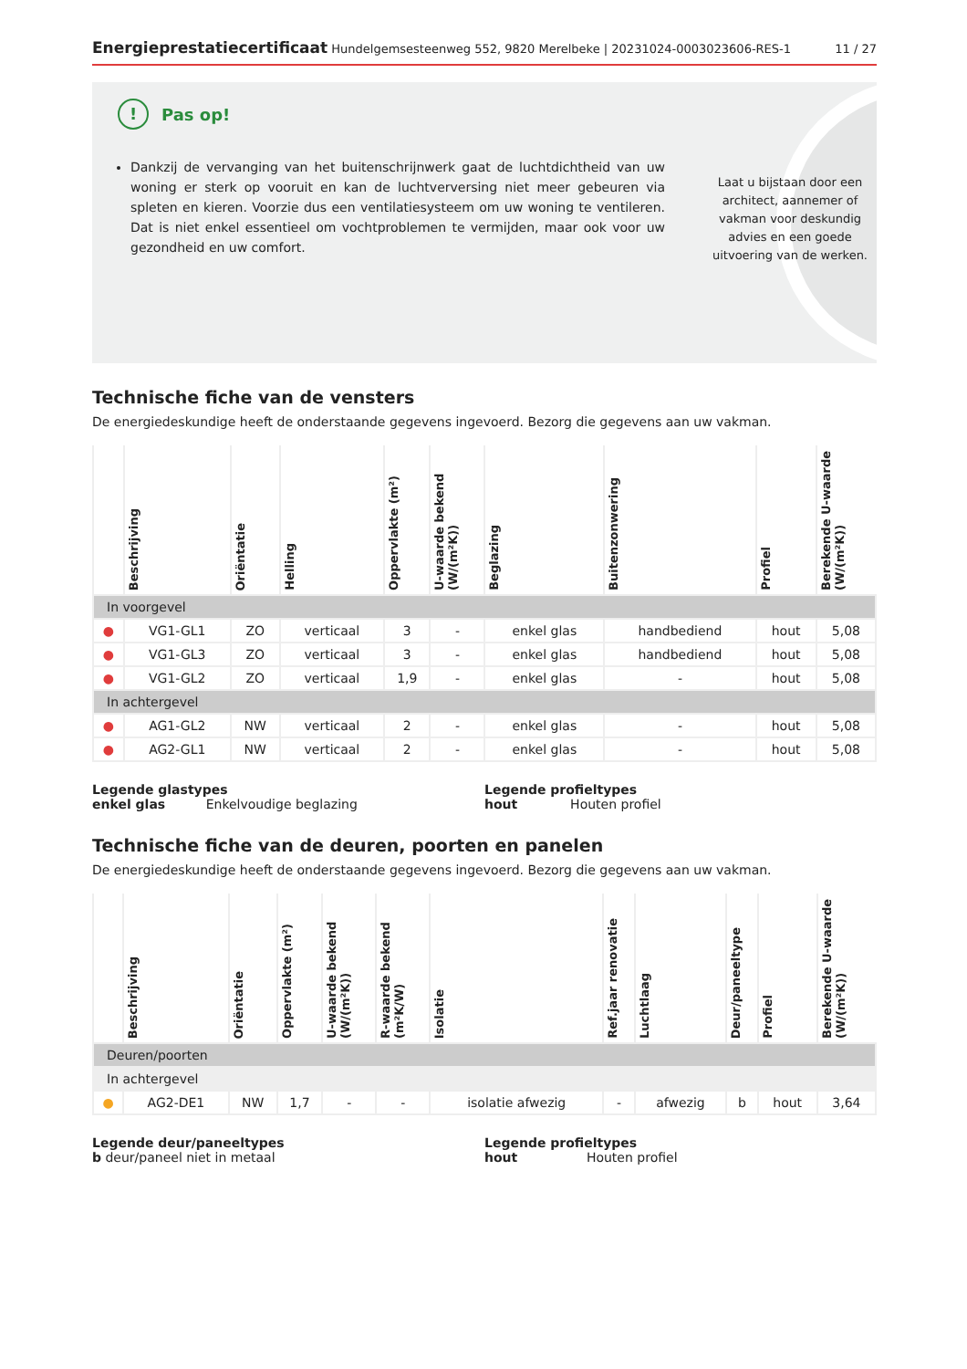Energieprestatiecertificaat Hundelgemsesteenweg 552, 9820 Merelbeke | 20231024-0003023606-RES-1 11 / 27
! Pas op!
Dankzij de vervanging van het buitenschrijnwerk gaat de luchtdichtheid van uw woning er sterk op vooruit en kan de luchtverversing niet meer gebeuren via spleten en kieren. Voorzie dus een ventilatiesysteem om uw woning te ventileren. Dat is niet enkel essentieel om vochtproblemen te vermijden, maar ook voor uw gezondheid en uw comfort.
Laat u bijstaan door een architect, aannemer of vakman voor deskundig advies en een goede uitvoering van de werken.
Technische fiche van de vensters
De energiedeskundige heeft de onderstaande gegevens ingevoerd. Bezorg die gegevens aan uw vakman.
| | Beschrijving | Oriëntatie | Helling | Oppervlakte (m²) | U-waarde bekend (W/(m²K)) | Beglazing | Buitenzonwering | Profiel | Berekende U-waarde (W/(m²K)) |
| --- | --- | --- | --- | --- | --- | --- | --- | --- | --- |
| In voorgevel | | | | | | | | | |
| ● | VG1-GL1 | ZO | verticaal | 3 | - | enkel glas | handbediend | hout | 5,08 |
| ● | VG1-GL3 | ZO | verticaal | 3 | - | enkel glas | handbediend | hout | 5,08 |
| ● | VG1-GL2 | ZO | verticaal | 1,9 | - | enkel glas | - | hout | 5,08 |
| In achtergevel | | | | | | | | | |
| ● | AG1-GL2 | NW | verticaal | 2 | - | enkel glas | - | hout | 5,08 |
| ● | AG2-GL1 | NW | verticaal | 2 | - | enkel glas | - | hout | 5,08 |
Legende glastypes
enkel glas Enkelvoudige beglazing
Legende profieltypes
hout Houten profiel
Technische fiche van de deuren, poorten en panelen
De energiedeskundige heeft de onderstaande gegevens ingevoerd. Bezorg die gegevens aan uw vakman.
| | Beschrijving | Oriëntatie | Oppervlakte (m²) | U-waarde bekend (W/(m²K)) | R-waarde bekend (m²K/W) | Isolatie | Ref.jaar renovatie | Luchtlaag | Deur/paneeltype | Profiel | Berekende U-waarde (W/(m²K)) |
| --- | --- | --- | --- | --- | --- | --- | --- | --- | --- | --- | --- |
| Deuren/poorten | | | | | | | | | | | |
| In achtergevel | | | | | | | | | | | |
| ● | AG2-DE1 | NW | 1,7 | - | - | isolatie afwezig | - | afwezig | b | hout | 3,64 |
Legende deur/paneeltypes
b deur/paneel niet in metaal
Legende profieltypes
hout Houten profiel